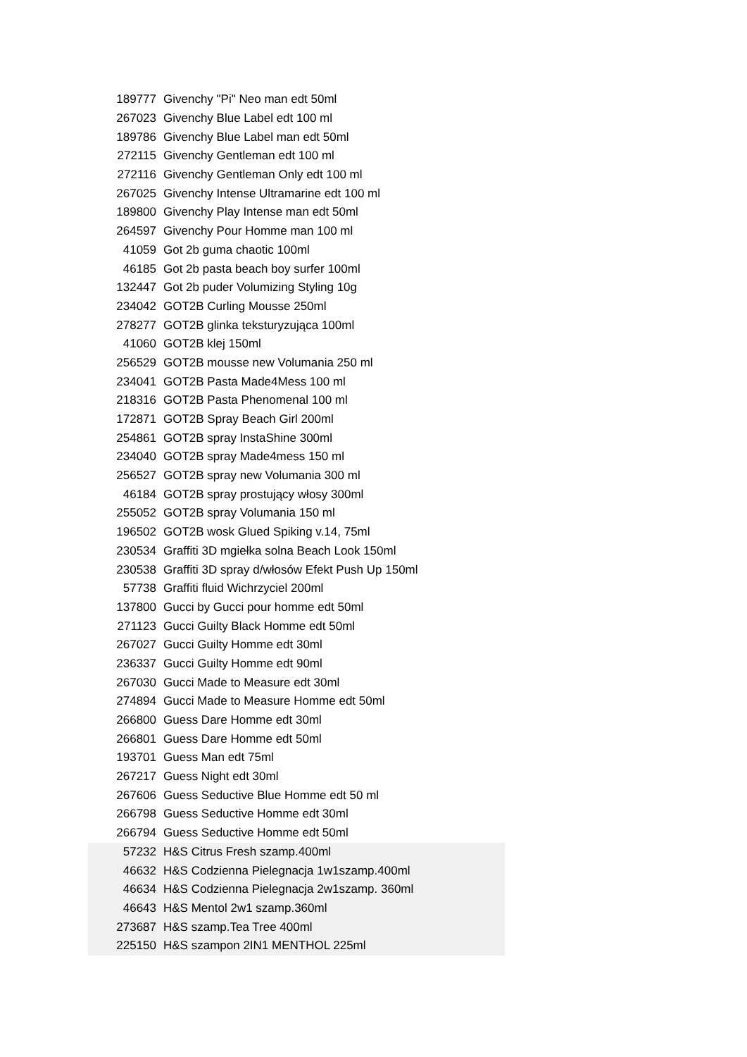| 189777 | Givenchy "Pi" Neo man edt 50ml |
| 267023 | Givenchy Blue Label edt 100 ml |
| 189786 | Givenchy Blue Label man edt 50ml |
| 272115 | Givenchy Gentleman edt 100 ml |
| 272116 | Givenchy Gentleman Only edt 100 ml |
| 267025 | Givenchy Intense Ultramarine edt 100 ml |
| 189800 | Givenchy Play Intense man edt 50ml |
| 264597 | Givenchy Pour Homme man 100 ml |
| 41059 | Got 2b guma chaotic 100ml |
| 46185 | Got 2b pasta beach boy surfer 100ml |
| 132447 | Got 2b puder Volumizing Styling 10g |
| 234042 | GOT2B Curling Mousse 250ml |
| 278277 | GOT2B glinka teksturyzująca 100ml |
| 41060 | GOT2B klej 150ml |
| 256529 | GOT2B mousse new Volumania 250 ml |
| 234041 | GOT2B Pasta Made4Mess 100 ml |
| 218316 | GOT2B Pasta Phenomenal 100 ml |
| 172871 | GOT2B Spray Beach Girl 200ml |
| 254861 | GOT2B spray InstaShine 300ml |
| 234040 | GOT2B spray Made4mess 150 ml |
| 256527 | GOT2B spray new Volumania 300 ml |
| 46184 | GOT2B spray prostujący włosy 300ml |
| 255052 | GOT2B spray Volumania 150 ml |
| 196502 | GOT2B wosk Glued Spiking v.14, 75ml |
| 230534 | Graffiti 3D mgiełka solna Beach Look 150ml |
| 230538 | Graffiti 3D spray d/włosów Efekt Push Up 150ml |
| 57738 | Graffiti fluid Wichrzyciel 200ml |
| 137800 | Gucci by Gucci pour homme edt 50ml |
| 271123 | Gucci Guilty Black Homme edt 50ml |
| 267027 | Gucci Guilty Homme edt 30ml |
| 236337 | Gucci Guilty Homme edt 90ml |
| 267030 | Gucci Made to Measure edt 30ml |
| 274894 | Gucci Made to Measure Homme edt 50ml |
| 266800 | Guess Dare Homme edt 30ml |
| 266801 | Guess Dare Homme edt 50ml |
| 193701 | Guess Man edt 75ml |
| 267217 | Guess Night edt 30ml |
| 267606 | Guess Seductive Blue Homme edt 50 ml |
| 266798 | Guess Seductive Homme edt 30ml |
| 266794 | Guess Seductive Homme edt 50ml |
| 57232 | H&S Citrus Fresh szamp.400ml |
| 46632 | H&S Codzienna Pielegnacja 1w1szamp.400ml |
| 46634 | H&S Codzienna Pielegnacja 2w1szamp. 360ml |
| 46643 | H&S Mentol 2w1 szamp.360ml |
| 273687 | H&S szamp.Tea Tree 400ml |
| 225150 | H&S szampon 2IN1 MENTHOL 225ml |